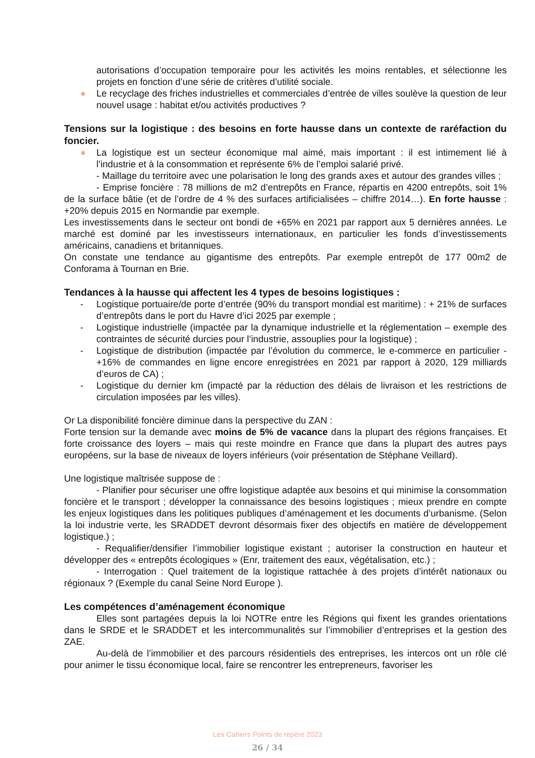autorisations d’occupation temporaire pour les activités les moins rentables, et sélectionne les projets en fonction d’une série de critères d’utilité sociale.
● Le recyclage des friches industrielles et commerciales d’entrée de villes soulève la question de leur nouvel usage : habitat et/ou activités productives ?
Tensions sur la logistique : des besoins en forte hausse dans un contexte de raréfaction du foncier.
● La logistique est un secteur économique mal aimé, mais important : il est intimement lié à l’industrie et à la consommation et représente 6% de l’emploi salarié privé.
- Maillage du territoire avec une polarisation le long des grands axes et autour des grandes villes ;
- Emprise foncière : 78 millions de m2 d’entrepôts en France, répartis en 4200 entrepôts, soit 1% de la surface bâtie (et de l’ordre de 4 % des surfaces artificialisées – chiffre 2014…). En forte hausse : +20% depuis 2015 en Normandie par exemple.
Les investissements dans le secteur ont bondi de +65% en 2021 par rapport aux 5 dernières années. Le marché est dominé par les investisseurs internationaux, en particulier les fonds d’investissements américains, canadiens et britanniques.
On constate une tendance au gigantisme des entrepôts. Par exemple entrepôt de 177 00m2 de Conforama à Tournan en Brie.
Tendances à la hausse qui affectent les 4 types de besoins logistiques :
- Logistique portuaire/de porte d’entrée (90% du transport mondial est maritime) : + 21% de surfaces d’entrepôts dans le port du Havre d’ici 2025 par exemple ;
- Logistique industrielle (impactée par la dynamique industrielle et la réglementation – exemple des contraintes de sécurité durcies pour l’industrie, assouplies pour la logistique) ;
- Logistique de distribution (impactée par l’évolution du commerce, le e-commerce en particulier - +16% de commandes en ligne encore enregistrées en 2021 par rapport à 2020, 129 milliards d’euros de CA) ;
- Logistique du dernier km (impacté par la réduction des délais de livraison et les restrictions de circulation imposées par les villes).
Or La disponibilité foncière diminue dans la perspective du ZAN :
Forte tension sur la demande avec moins de 5% de vacance dans la plupart des régions françaises. Et forte croissance des loyers – mais qui reste moindre en France que dans la plupart des autres pays européens, sur la base de niveaux de loyers inférieurs (voir présentation de Stéphane Veillard).
Une logistique maîtrisée suppose de :
- Planifier pour sécuriser une offre logistique adaptée aux besoins et qui minimise la consommation foncière et le transport ; développer la connaissance des besoins logistiques ; mieux prendre en compte les enjeux logistiques dans les politiques publiques d’aménagement et les documents d’urbanisme. (Selon la loi industrie verte, les SRADDET devront désormais fixer des objectifs en matière de développement logistique.) ;
- Requalifier/densifier l’immobilier logistique existant ; autoriser la construction en hauteur et développer des « entrepôts écologiques » (Enr, traitement des eaux, végétalisation, etc.) ;
- Interrogation : Quel traitement de la logistique rattachée à des projets d’intérêt nationaux ou régionaux ? (Exemple du canal Seine Nord Europe ).
Les compétences d’aménagement économique
Elles sont partagées depuis la loi NOTRe entre les Régions qui fixent les grandes orientations dans le SRDE et le SRADDET et les intercommunalités sur l’immobilier d’entreprises et la gestion des ZAE.
Au-delà de l’immobilier et des parcours résidentiels des entreprises, les intercos ont un rôle clé pour animer le tissu économique local, faire se rencontrer les entrepreneurs, favoriser les
Les Cahiers Points de repère 2023
26 / 34